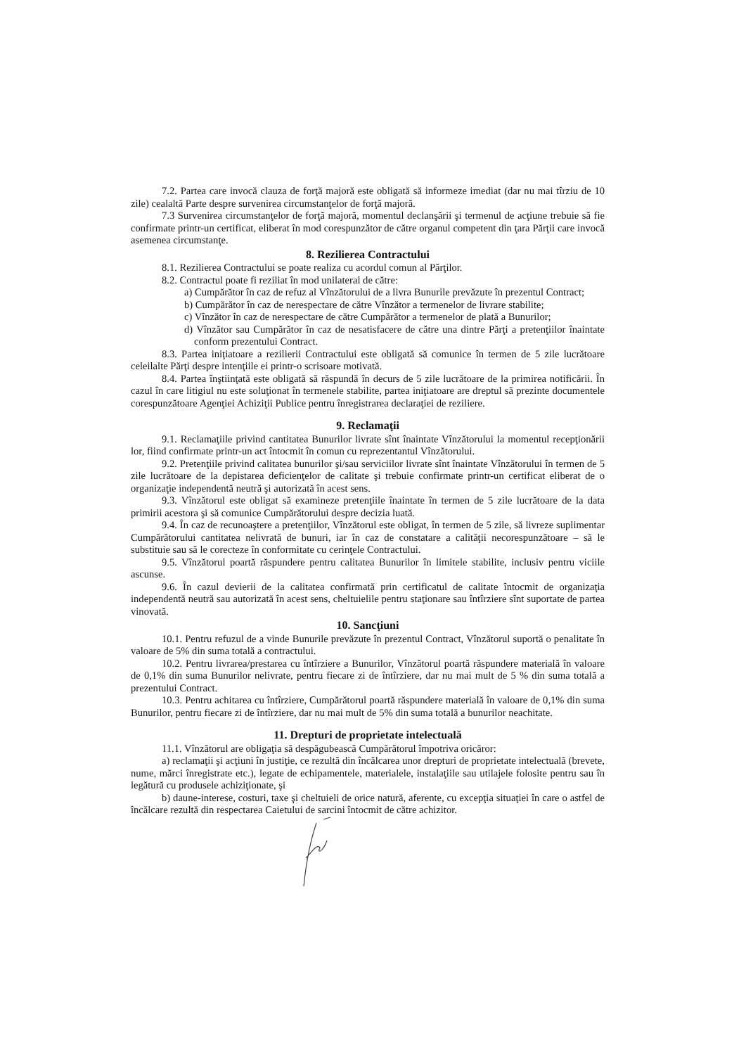7.2. Partea care invocă clauza de forţă majoră este obligată să informeze imediat (dar nu mai tîrziu de 10 zile) cealaltă Parte despre survenirea circumstanţelor de forţă majoră.
7.3 Survenirea circumstanţelor de forţă majoră, momentul declanşării şi termenul de acţiune trebuie să fie confirmate printr-un certificat, eliberat în mod corespunzător de către organul competent din ţara Părţii care invocă asemenea circumstanţe.
8. Rezilierea Contractului
8.1. Rezilierea Contractului se poate realiza cu acordul comun al Părţilor.
8.2. Contractul poate fi reziliat în mod unilateral de către:
a) Cumpărător în caz de refuz al Vînzătorului de a livra Bunurile prevăzute în prezentul Contract;
b) Cumpărător în caz de nerespectare de către Vînzător a termenelor de livrare stabilite;
c) Vînzător în caz de nerespectare de către Cumpărător a termenelor de plată a Bunurilor;
d) Vînzător sau Cumpărător în caz de nesatisfacere de către una dintre Părţi a pretenţiilor înaintate conform prezentului Contract.
8.3. Partea iniţiatoare a rezilierii Contractului este obligată să comunice în termen de 5 zile lucrătoare celeilalte Părţi despre intenţiile ei printr-o scrisoare motivată.
8.4. Partea înştiinţată este obligată să răspundă în decurs de 5 zile lucrătoare de la primirea notificării. În cazul în care litigiul nu este soluţionat în termenele stabilite, partea iniţiatoare are dreptul să prezinte documentele corespunzătoare Agenţiei Achiziţii Publice pentru înregistrarea declaraţiei de reziliere.
9. Reclamaţii
9.1. Reclamaţiile privind cantitatea Bunurilor livrate sînt înaintate Vînzătorului la momentul recepţionării lor, fiind confirmate printr-un act întocmit în comun cu reprezentantul Vînzătorului.
9.2. Pretenţiile privind calitatea bunurilor şi/sau serviciilor livrate sînt înaintate Vînzătorului în termen de 5 zile lucrătoare de la depistarea deficienţelor de calitate şi trebuie confirmate printr-un certificat eliberat de o organizaţie independentă neutră şi autorizată în acest sens.
9.3. Vînzătorul este obligat să examineze pretenţiile înaintate în termen de 5 zile lucrătoare de la data primirii acestora şi să comunice Cumpărătorului despre decizia luată.
9.4. În caz de recunoaştere a pretenţiilor, Vînzătorul este obligat, în termen de 5 zile, să livreze suplimentar Cumpărătorului cantitatea nelivrată de bunuri, iar în caz de constatare a calităţii necorespunzătoare – să le substituie sau să le corecteze în conformitate cu cerinţele Contractului.
9.5. Vînzătorul poartă răspundere pentru calitatea Bunurilor în limitele stabilite, inclusiv pentru viciile ascunse.
9.6. În cazul devierii de la calitatea confirmată prin certificatul de calitate întocmit de organizaţia independentă neutră sau autorizată în acest sens, cheltuielile pentru staţionare sau întîrziere sînt suportate de partea vinovată.
10. Sancţiuni
10.1. Pentru refuzul de a vinde Bunurile prevăzute în prezentul Contract, Vînzătorul suportă o penalitate în valoare de 5% din suma totală a contractului.
10.2. Pentru livrarea/prestarea cu întîrziere a Bunurilor, Vînzătorul poartă răspundere materială în valoare de 0,1% din suma Bunurilor nelivrate, pentru fiecare zi de întîrziere, dar nu mai mult de 5 % din suma totală a prezentului Contract.
10.3. Pentru achitarea cu întîrziere, Cumpărătorul poartă răspundere materială în valoare de 0,1% din suma Bunurilor, pentru fiecare zi de întîrziere, dar nu mai mult de 5% din suma totală a bunurilor neachitate.
11. Drepturi de proprietate intelectuală
11.1. Vînzătorul are obligaţia să despăgubească Cumpărătorul împotriva oricăror:
a) reclamaţii şi acţiuni în justiţie, ce rezultă din încălcarea unor drepturi de proprietate intelectuală (brevete, nume, mărci înregistrate etc.), legate de echipamentele, materialele, instalaţiile sau utilajele folosite pentru sau în legătură cu produsele achiziţionate, şi
b) daune-interese, costuri, taxe şi cheltuieli de orice natură, aferente, cu excepţia situaţiei în care o astfel de încălcare rezultă din respectarea Caietului de sarcini întocmit de către achizitor.